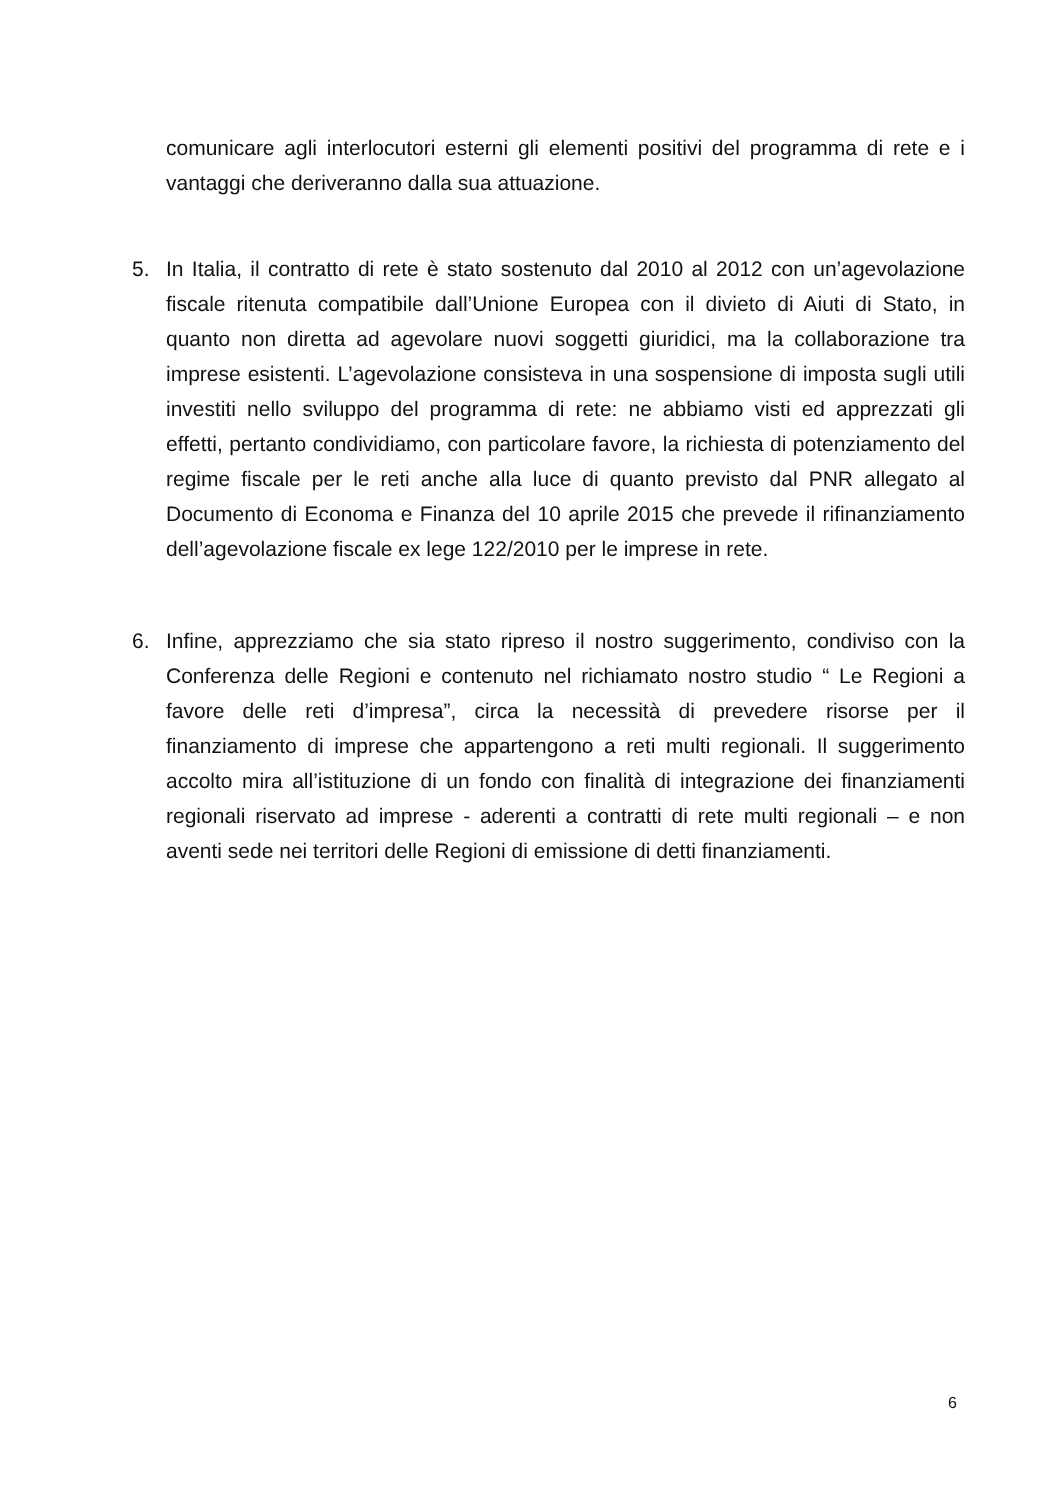comunicare agli interlocutori esterni gli elementi positivi del programma di rete e i vantaggi che deriveranno dalla sua attuazione.
5.
In Italia, il contratto di rete è stato sostenuto dal 2010 al 2012 con un’agevolazione fiscale ritenuta compatibile dall’Unione Europea con il divieto di Aiuti di Stato, in quanto non diretta ad agevolare nuovi soggetti giuridici, ma la collaborazione tra imprese esistenti. L’agevolazione consisteva in una sospensione di imposta sugli utili investiti nello sviluppo del programma di rete: ne abbiamo visti ed apprezzati gli effetti, pertanto condividiamo, con particolare favore, la richiesta di potenziamento del regime fiscale per le reti anche alla luce di quanto previsto dal PNR allegato al Documento di Economa e Finanza del 10 aprile 2015 che prevede il rifinanziamento dell’agevolazione fiscale ex lege 122/2010 per le imprese in rete.
6.
Infine, apprezziamo che sia stato ripreso il nostro suggerimento, condiviso con la Conferenza delle Regioni e contenuto nel richiamato nostro studio “ Le Regioni a favore delle reti d’impresa”, circa la necessità di prevedere risorse per il finanziamento di imprese che appartengono a reti multi regionali. Il suggerimento accolto mira all’istituzione di un fondo con finalità di integrazione dei finanziamenti regionali riservato ad imprese - aderenti a contratti di rete multi regionali – e non aventi sede nei territori delle Regioni di emissione di detti finanziamenti.
6